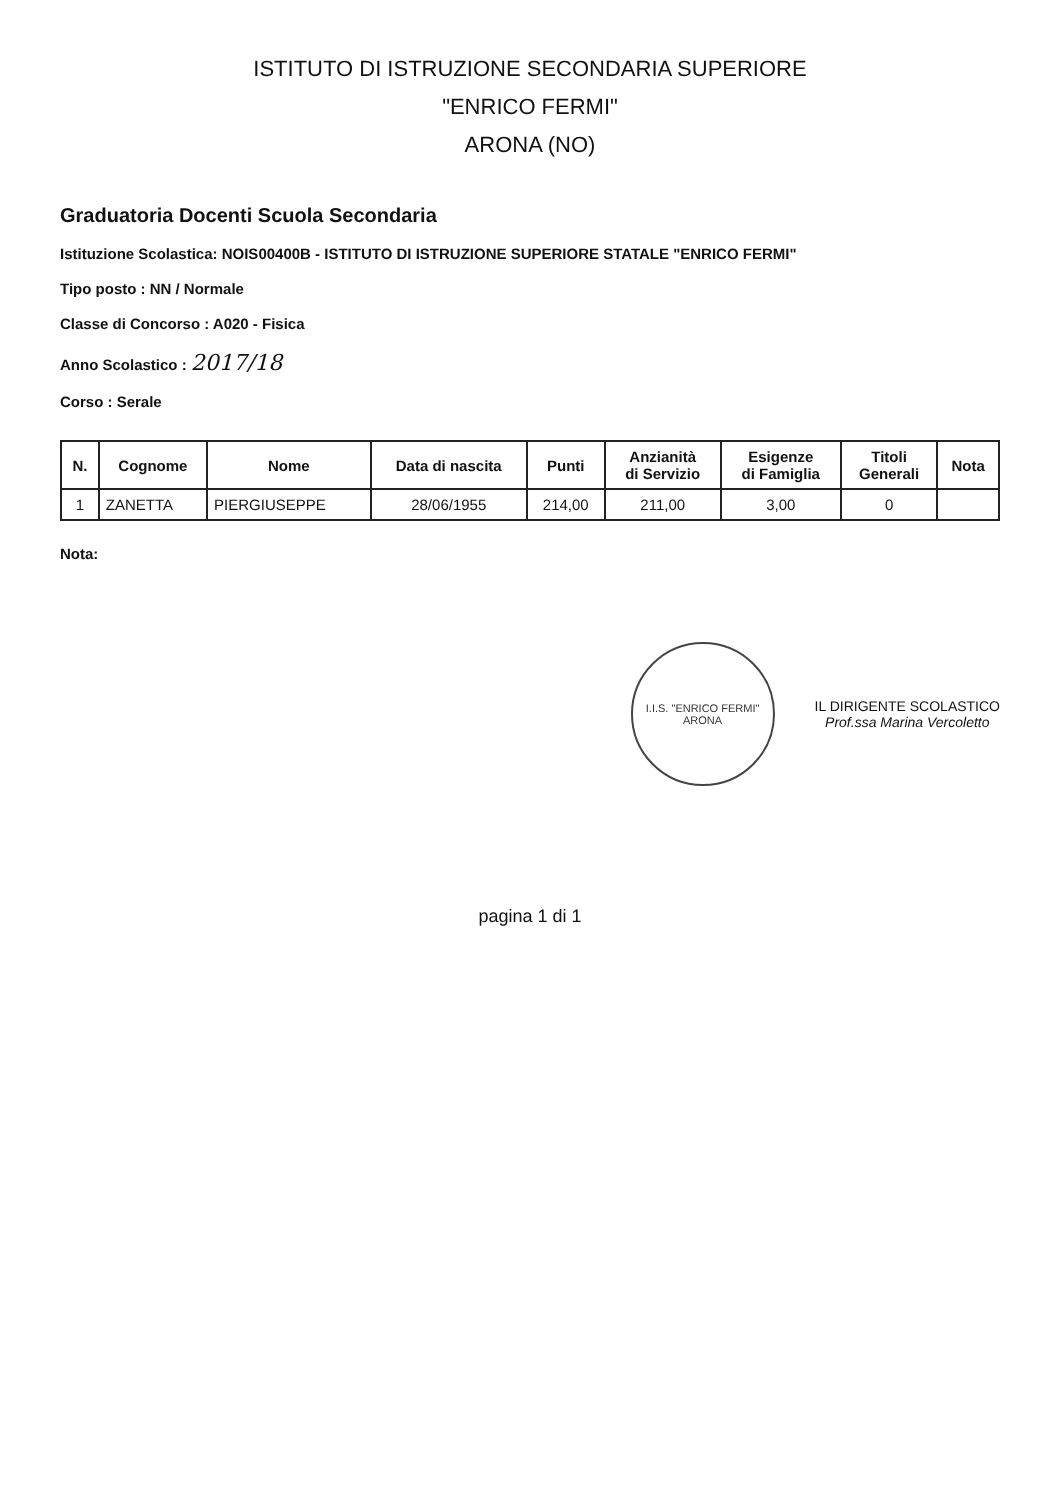ISTITUTO DI ISTRUZIONE SECONDARIA SUPERIORE
"ENRICO FERMI"
ARONA (NO)
Graduatoria Docenti Scuola Secondaria
Istituzione Scolastica: NOIS00400B - ISTITUTO DI ISTRUZIONE SUPERIORE STATALE "ENRICO FERMI"
Tipo posto : NN / Normale
Classe di Concorso : A020 - Fisica
Anno Scolastico : 2017/18
Corso : Serale
| N. | Cognome | Nome | Data di nascita | Punti | Anzianità di Servizio | Esigenze di Famiglia | Titoli Generali | Nota |
| --- | --- | --- | --- | --- | --- | --- | --- | --- |
| 1 | ZANETTA | PIERGIUSEPPE | 28/06/1955 | 214,00 | 211,00 | 3,00 | 0 | |
Nota:
I.I.S. "ENRICO FERMI"
ARONA
IL DIRIGENTE SCOLASTICO
Prof.ssa Marina Vercoletto
pagina 1 di 1